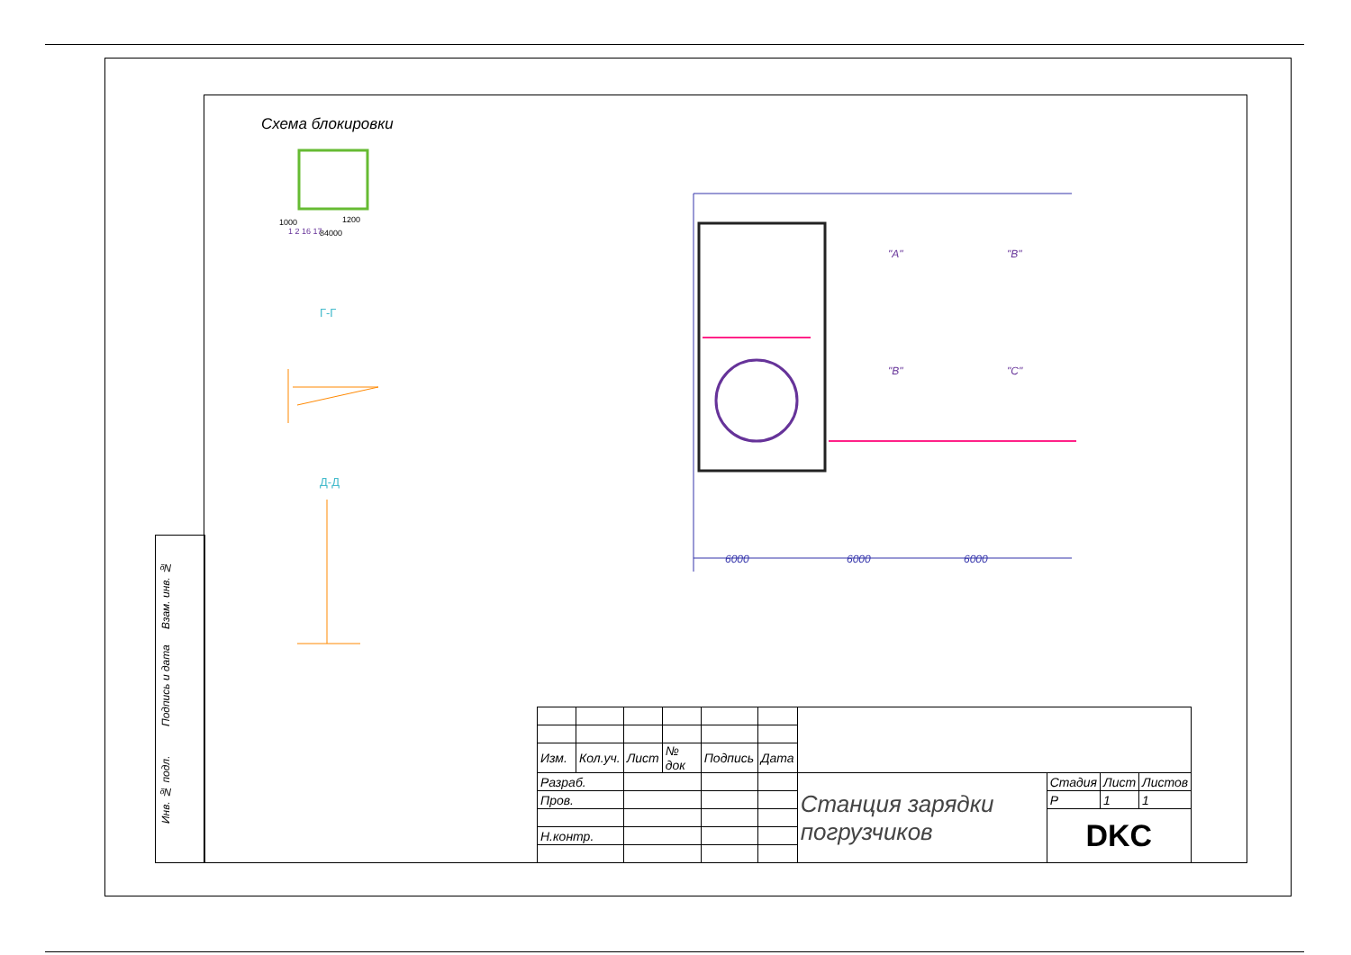Взам. инв. №
Подпись и дата
Инв. № подл.
Схема блокировки
1000
1200
84000
1 2 16 17
Г-Г
Д-Д
6000
6000
6000
"А"
"В"
"В"
"С"
| Изм. | Кол.уч. | Лист | № док | Подпись | Дата | | | | |
| Разраб. | | | | | | Станция зарядки погрузчиков | Стадия | Лист | Листов |
| Пров. | | | | | | | Р | 1 | 1 |
| | | | | | | | DKC | | |
| Н.контр. | | | | | | | | | |